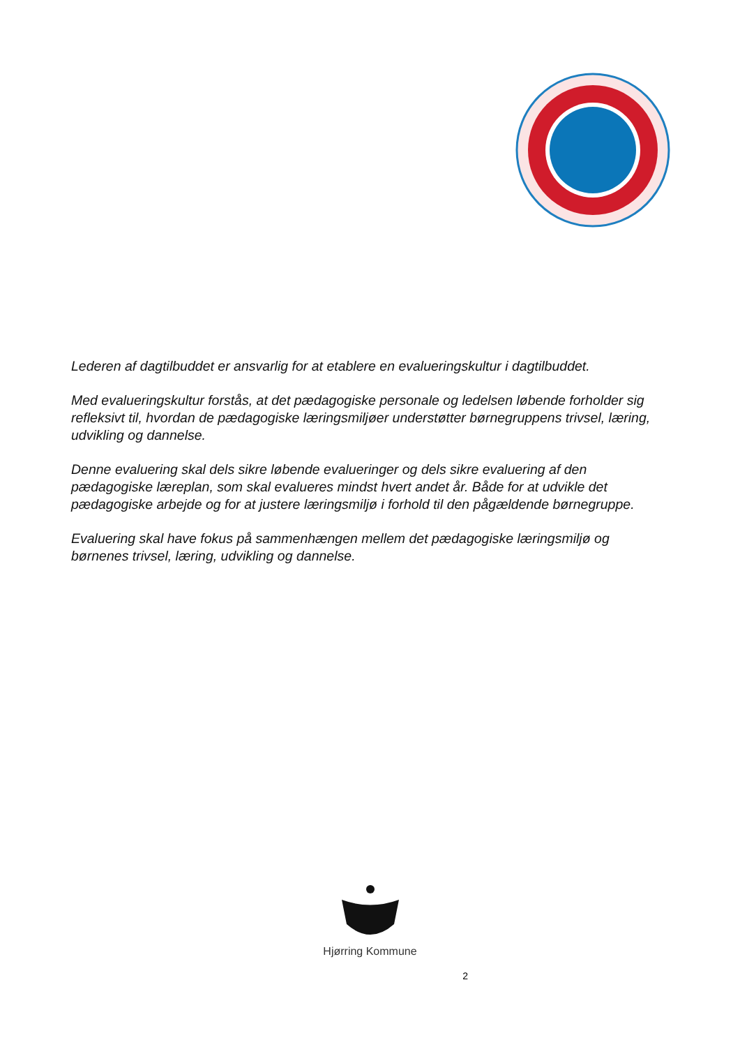Lederen af dagtilbuddet er ansvarlig for at etablere en evalueringskultur i dagtilbuddet.
Med evalueringskultur forstås, at det pædagogiske personale og ledelsen løbende forholder sig refleksivt til, hvordan de pædagogiske læringsmiljøer understøtter børnegruppens trivsel, læring, udvikling og dannelse.
Denne evaluering skal dels sikre løbende evalueringer og dels sikre evaluering af den pædagogiske læreplan, som skal evalueres mindst hvert andet år. Både for at udvikle det pædagogiske arbejde og for at justere læringsmiljø i forhold til den pågældende børnegruppe.
Evaluering skal have fokus på sammenhængen mellem det pædagogiske læringsmiljø og børnenes trivsel, læring, udvikling og dannelse.
Hjørring Kommune
2